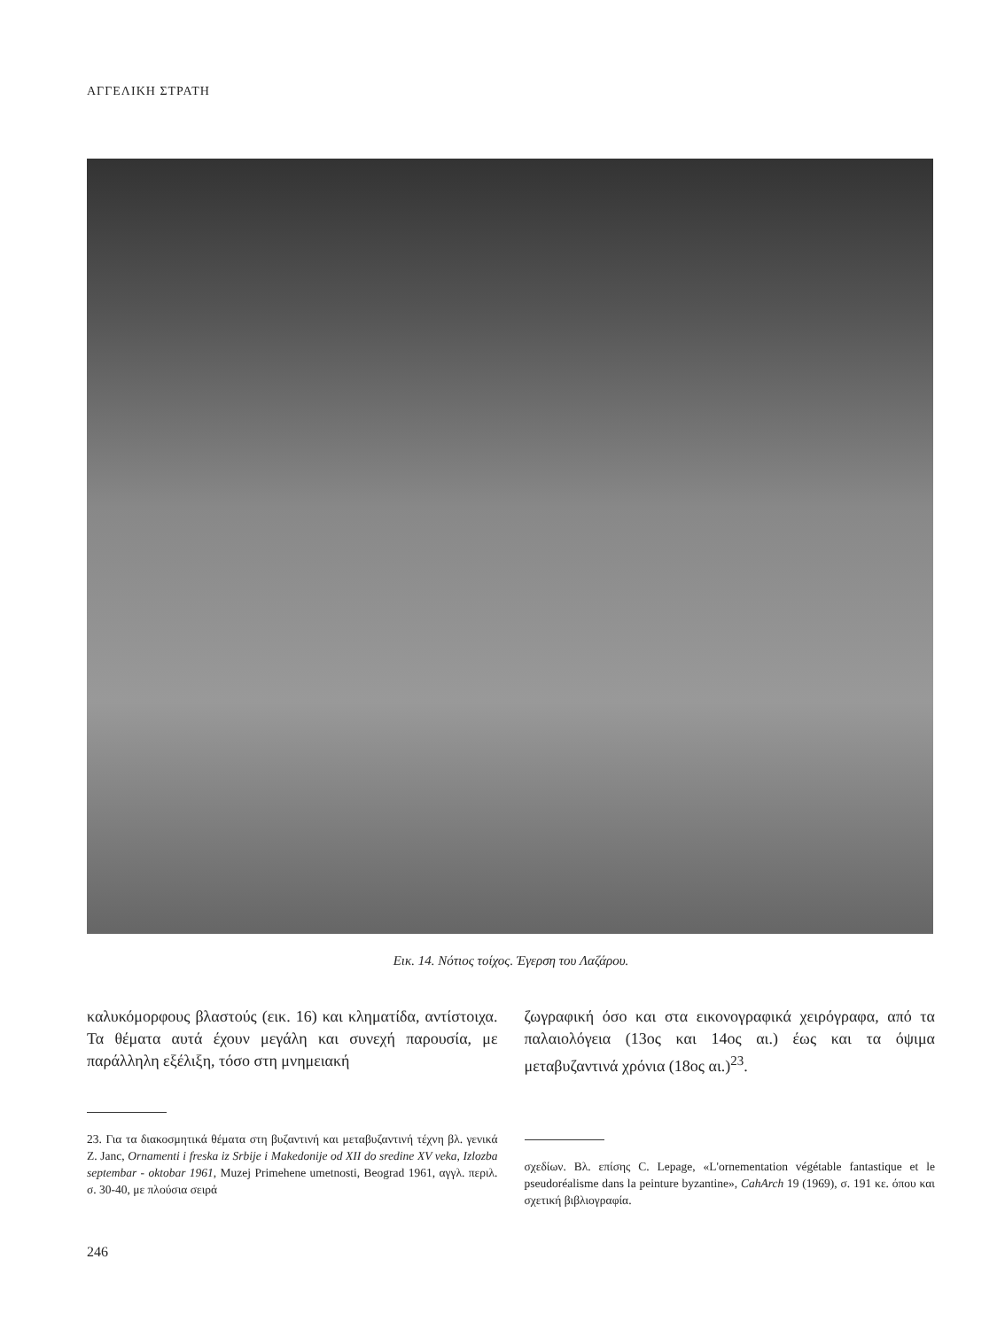ΑΓΓΕΛΙΚΗ ΣΤΡΑΤΗ
Εικ. 14. Νότιος τοίχος. Έγερση του Λαζάρου.
καλυκόμορφους βλαστούς (εικ. 16) και κληματίδα, αντίστοιχα. Τα θέματα αυτά έχουν μεγάλη και συνεχή παρουσία, με παράλληλη εξέλιξη, τόσο στη μνημειακή
23. Για τα διακοσμητικά θέματα στη βυζαντινή και μεταβυζαντινή τέχνη βλ. γενικά Z. Janc, Ornamenti i freska iz Srbije i Makedonije od XII do sredine XV veka, Izlozba septembar - oktobar 1961, Muzej Primehene umetnosti, Beograd 1961, αγγλ. περιλ. σ. 30-40, με πλούσια σειρά
ζωγραφική όσο και στα εικονογραφικά χειρόγραφα, από τα παλαιολόγεια (13ος και 14ος αι.) έως και τα όψιμα μεταβυζαντινά χρόνια (18ος αι.)<sup>23</sup>.
σχεδίων. Βλ. επίσης C. Lepage, «L'ornementation végétable fantastique et le pseudoréalisme dans la peinture byzantine», CahArch 19 (1969), σ. 191 κε. όπου και σχετική βιβλιογραφία.
246